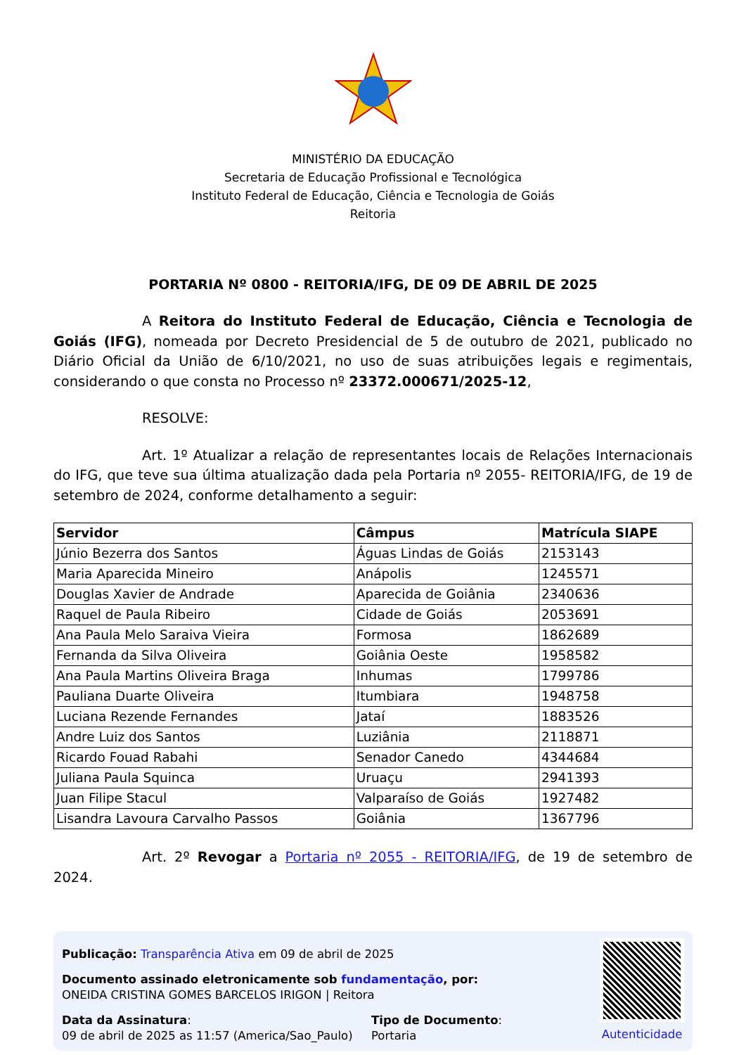MINISTÉRIO DA EDUCAÇÃO
Secretaria de Educação Profissional e Tecnológica
Instituto Federal de Educação, Ciência e Tecnologia de Goiás
Reitoria
PORTARIA Nº 0800 - REITORIA/IFG, DE 09 DE ABRIL DE 2025
A Reitora do Instituto Federal de Educação, Ciência e Tecnologia de Goiás (IFG), nomeada por Decreto Presidencial de 5 de outubro de 2021, publicado no Diário Oficial da União de 6/10/2021, no uso de suas atribuições legais e regimentais, considerando o que consta no Processo nº 23372.000671/2025-12,
RESOLVE:
Art. 1º Atualizar a relação de representantes locais de Relações Internacionais do IFG, que teve sua última atualização dada pela Portaria nº 2055- REITORIA/IFG, de 19 de setembro de 2024, conforme detalhamento a seguir:
| Servidor | Câmpus | Matrícula SIAPE |
| --- | --- | --- |
| Júnio Bezerra dos Santos | Águas Lindas de Goiás | 2153143 |
| Maria Aparecida Mineiro | Anápolis | 1245571 |
| Douglas Xavier de Andrade | Aparecida de Goiânia | 2340636 |
| Raquel de Paula Ribeiro | Cidade de Goiás | 2053691 |
| Ana Paula Melo Saraiva Vieira | Formosa | 1862689 |
| Fernanda da Silva Oliveira | Goiânia Oeste | 1958582 |
| Ana Paula Martins Oliveira Braga | Inhumas | 1799786 |
| Pauliana Duarte Oliveira | Itumbiara | 1948758 |
| Luciana Rezende Fernandes | Jataí | 1883526 |
| Andre Luiz dos Santos | Luziânia | 2118871 |
| Ricardo Fouad Rabahi | Senador Canedo | 4344684 |
| Juliana Paula Squinca | Uruaçu | 2941393 |
| Juan Filipe Stacul | Valparaíso de Goiás | 1927482 |
| Lisandra Lavoura Carvalho Passos | Goiânia | 1367796 |
Art. 2º Revogar a Portaria nº 2055 - REITORIA/IFG, de 19 de setembro de 2024.
Publicação: Transparência Ativa em 09 de abril de 2025
Documento assinado eletronicamente sob fundamentação, por:
ONEIDA CRISTINA GOMES BARCELOS IRIGON | Reitora
Data da Assinatura:
09 de abril de 2025 as 11:57 (America/Sao_Paulo)
Tipo de Documento:
Portaria
Autenticidade